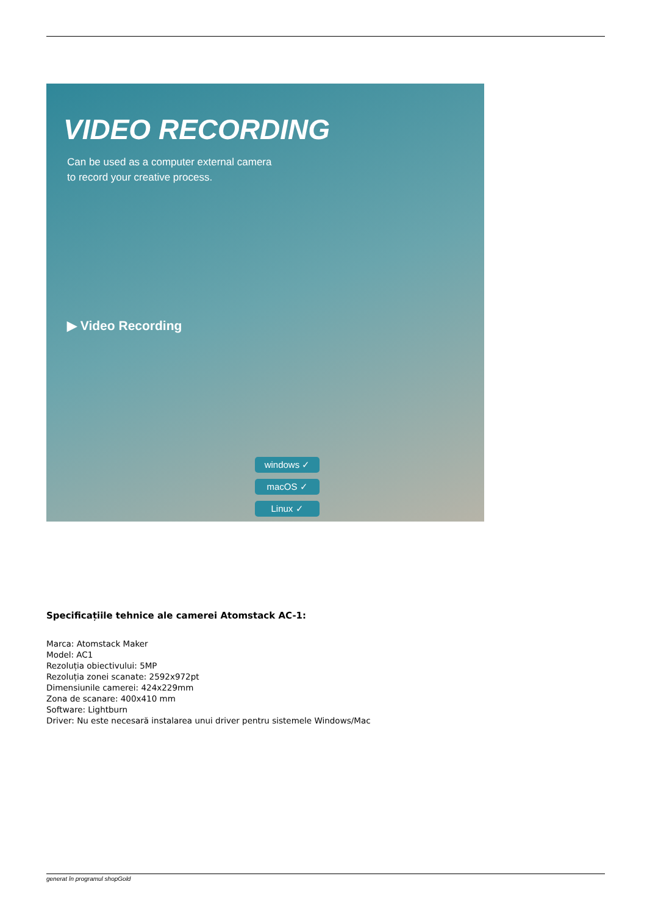VIDEO RECORDING
Can be used as a computer external camera
to record your creative process.
▶ Video Recording
windows ✓
macOS ✓
Linux ✓
Specificațiile tehnice ale camerei Atomstack AC-1:
Marca: Atomstack Maker
Model: AC1
Rezoluția obiectivului: 5MP
Rezoluția zonei scanate: 2592x972pt
Dimensiunile camerei: 424x229mm
Zona de scanare: 400x410 mm
Software: Lightburn
Driver: Nu este necesară instalarea unui driver pentru sistemele Windows/Mac
generat în programul shopGold